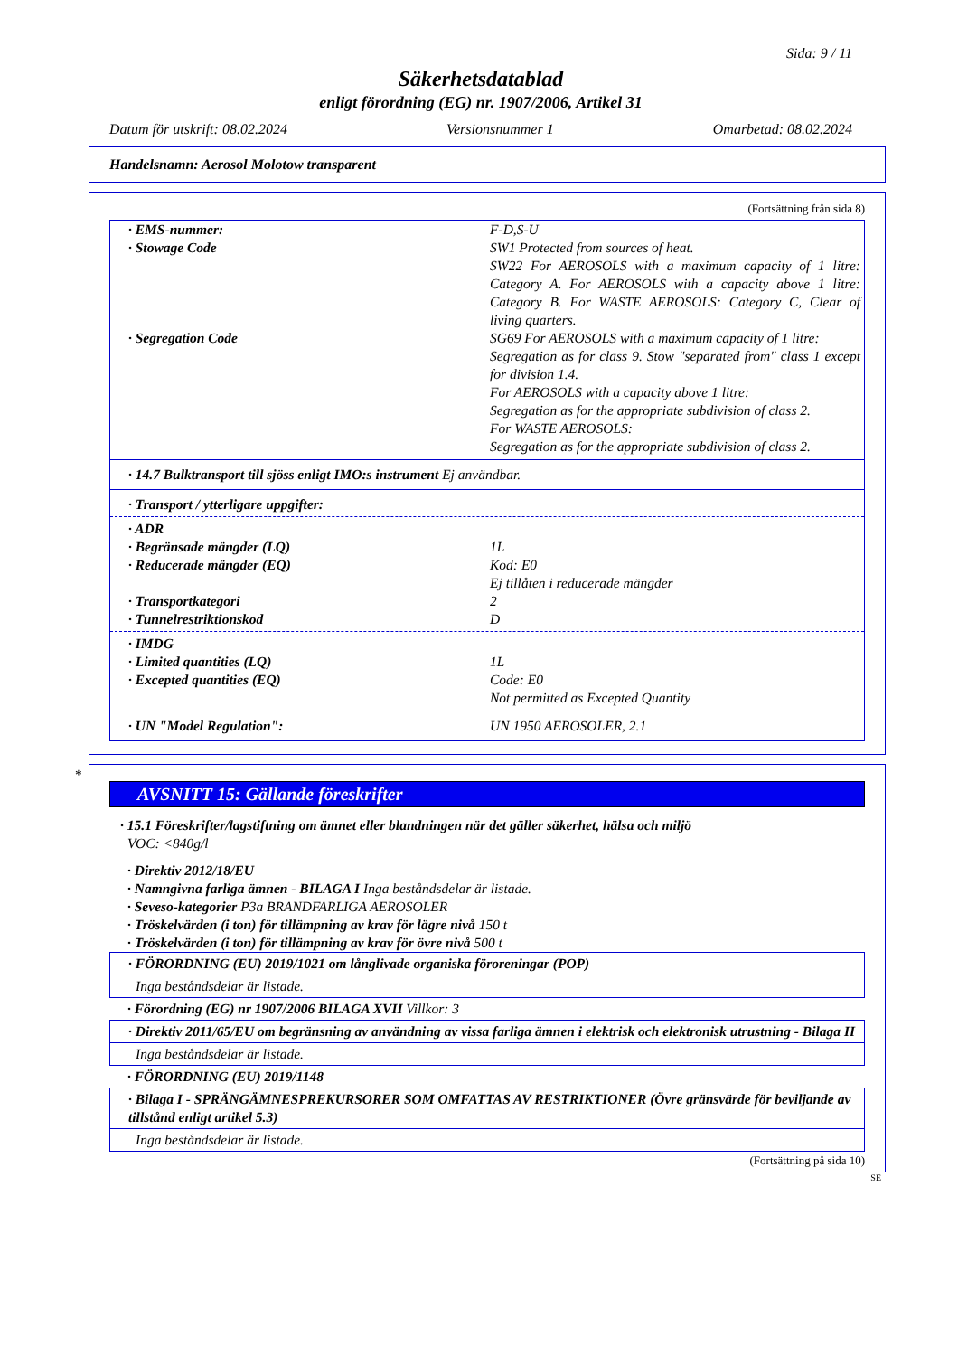Sida: 9 / 11
Säkerhetsdatablad
enligt förordning (EG) nr. 1907/2006, Artikel 31
Datum för utskrift: 08.02.2024 Versionsnummer 1 Omarbetad: 08.02.2024
Handelsnamn: Aerosol Molotow transparent
(Fortsättning från sida 8)
· EMS-nummer: F-D,S-U
· Stowage Code SW1 Protected from sources of heat.
SW22 For AEROSOLS with a maximum capacity of 1 litre: Category A. For AEROSOLS with a capacity above 1 litre: Category B. For WASTE AEROSOLS: Category C, Clear of living quarters.
· Segregation Code SG69 For AEROSOLS with a maximum capacity of 1 litre:
Segregation as for class 9. Stow "separated from" class 1 except for division 1.4.
For AEROSOLS with a capacity above 1 litre:
Segregation as for the appropriate subdivision of class 2.
For WASTE AEROSOLS:
Segregation as for the appropriate subdivision of class 2.
· 14.7 Bulktransport till sjöss enligt IMO:s instrument Ej användbar.
· Transport / ytterligare uppgifter:
· ADR
· Begränsade mängder (LQ) 1L
· Reducerade mängder (EQ) Kod: E0
Ej tillåten i reducerade mängder
· Transportkategori 2
· Tunnelrestriktionskod D
· IMDG
· Limited quantities (LQ) 1L
· Excepted quantities (EQ) Code: E0
Not permitted as Excepted Quantity
· UN "Model Regulation": UN 1950 AEROSOLER, 2.1
*
AVSNITT 15: Gällande föreskrifter
· 15.1 Föreskrifter/lagstiftning om ämnet eller blandningen när det gäller säkerhet, hälsa och miljö
VOC: <840g/l
· Direktiv 2012/18/EU
· Namngivna farliga ämnen - BILAGA I Inga beståndsdelar är listade.
· Seveso-kategorier P3a BRANDFARLIGA AEROSOLER
· Tröskelvärden (i ton) för tillämpning av krav för lägre nivå 150 t
· Tröskelvärden (i ton) för tillämpning av krav för övre nivå 500 t
· FÖRORDNING (EU) 2019/1021 om långlivade organiska föroreningar (POP)
Inga beståndsdelar är listade.
· Förordning (EG) nr 1907/2006 BILAGA XVII Villkor: 3
· Direktiv 2011/65/EU om begränsning av användning av vissa farliga ämnen i elektrisk och elektronisk utrustning - Bilaga II
Inga beståndsdelar är listade.
· FÖRORDNING (EU) 2019/1148
· Bilaga I - SPRÄNGÄMNESPREKURSORER SOM OMFATTAS AV RESTRIKTIONER (Övre gränsvärde för beviljande av tillstånd enligt artikel 5.3)
Inga beståndsdelar är listade.
(Fortsättning på sida 10)
SE